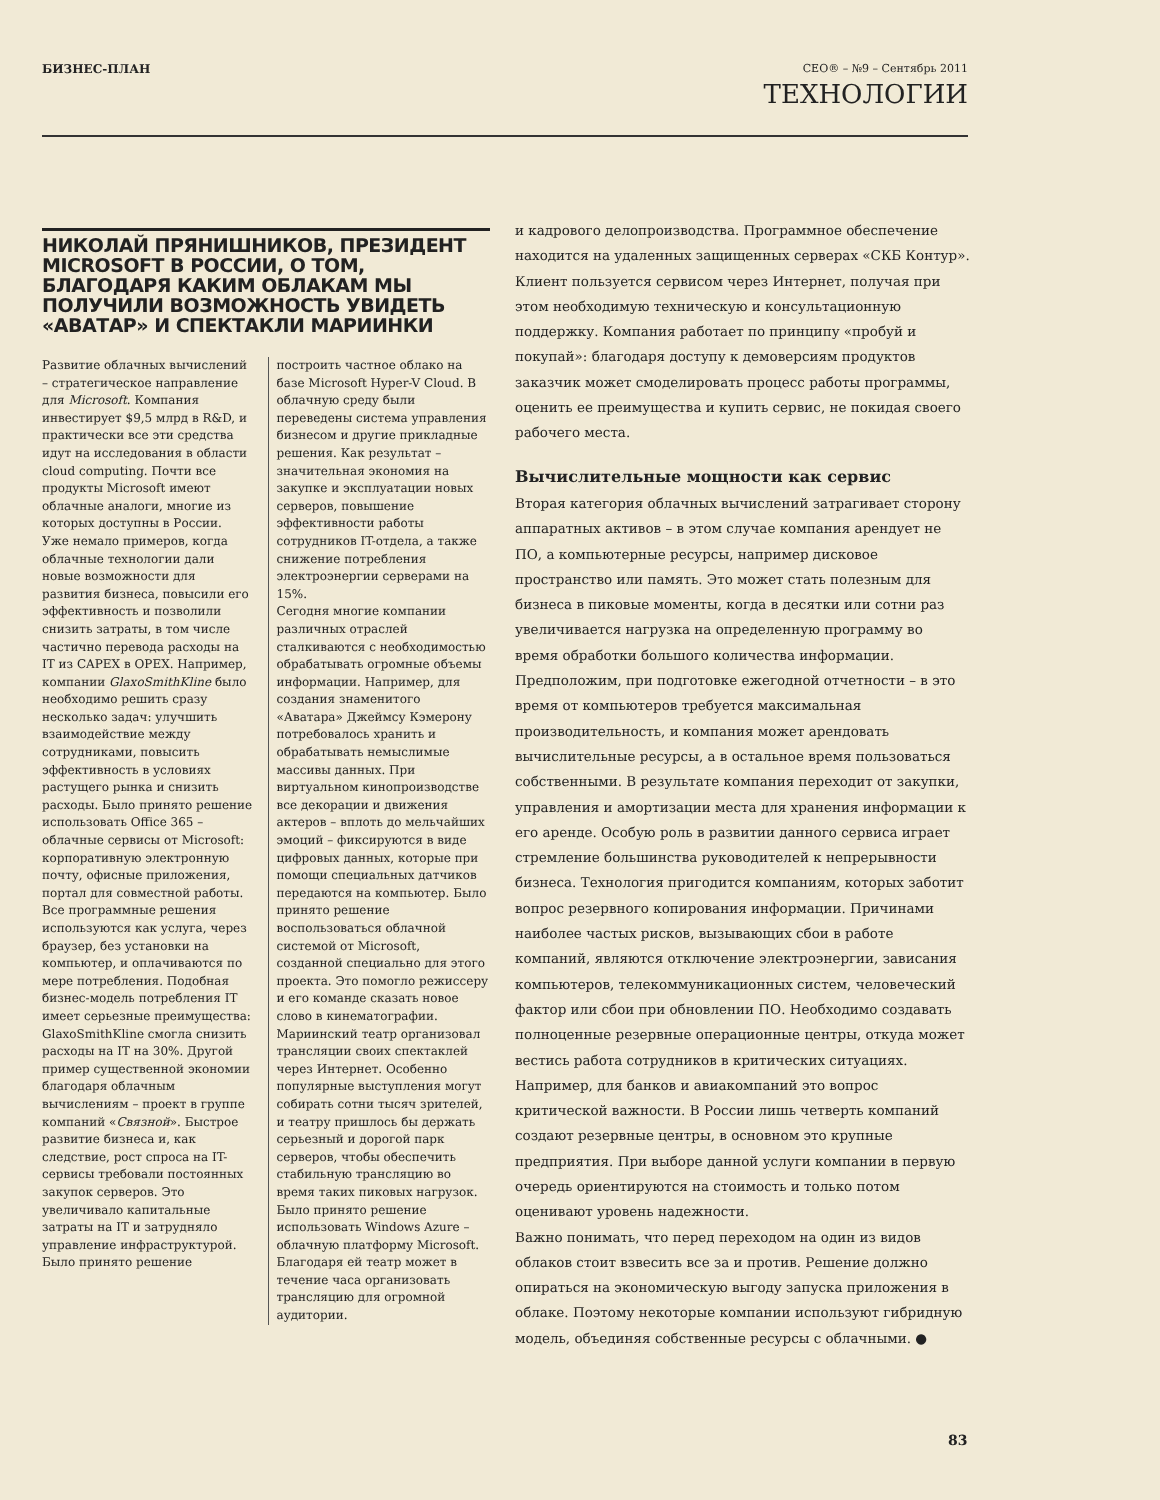БИЗНЕС-ПЛАН CEO® – №9 – Сентябрь 2011
ТЕХНОЛОГИИ
НИКОЛАЙ ПРЯНИШНИКОВ, ПРЕЗИДЕНТ MICROSOFT В РОССИИ, О ТОМ, БЛАГОДАРЯ КАКИМ ОБЛАКАМ МЫ ПОЛУЧИЛИ ВОЗМОЖНОСТЬ УВИДЕТЬ «АВАТАР» И СПЕКТАКЛИ МАРИИНКИ
Развитие облачных вычислений – стратегическое направление для Microsoft. Компания инвестирует $9,5 млрд в R&D, и практически все эти средства идут на исследования в области cloud computing. Почти все продукты Microsoft имеют облачные аналоги, многие из которых доступны в России.
Уже немало примеров, когда облачные технологии дали новые возможности для развития бизнеса, повысили его эффективность и позволили снизить затраты, в том числе частично перевода расходы на IT из CAPEX в OPEX. Например, компании GlaxoSmithKline было необходимо решить сразу несколько задач: улучшить взаимодействие между сотрудниками, повысить эффективность в условиях растущего рынка и снизить расходы. Было принято решение использовать Office 365 – облачные сервисы от Microsoft: корпоративную электронную почту, офисные приложения, портал для совместной работы. Все программные решения используются как услуга, через браузер, без установки на компьютер, и оплачиваются по мере потребления. Подобная бизнес-модель потребления IT имеет серьезные преимущества: GlaxoSmithKline смогла снизить расходы на IT на 30%. Другой пример существенной экономии благодаря облачным вычислениям – проект в группе компаний «Связной». Быстрое развитие бизнеса и, как следствие, рост спроса на IT-сервисы требовали постоянных закупок серверов. Это увеличивало капитальные затраты на IT и затрудняло управление инфраструктурой. Было принято решение
построить частное облако на базе Microsoft Hyper-V Cloud. В облачную среду были переведены система управления бизнесом и другие прикладные решения. Как результат – значительная экономия на закупке и эксплуатации новых серверов, повышение эффективности работы сотрудников IT-отдела, а также снижение потребления электроэнергии серверами на 15%.
Сегодня многие компании различных отраслей сталкиваются с необходимостью обрабатывать огромные объемы информации. Например, для создания знаменитого «Аватара» Джеймсу Кэмерону потребовалось хранить и обрабатывать немыслимые массивы данных. При виртуальном кинопроизводстве все декорации и движения актеров – вплоть до мельчайших эмоций – фиксируются в виде цифровых данных, которые при помощи специальных датчиков передаются на компьютер. Было принято решение воспользоваться облачной системой от Microsoft, созданной специально для этого проекта. Это помогло режиссеру и его команде сказать новое слово в кинематографии.
Мариинский театр организовал трансляции своих спектаклей через Интернет. Особенно популярные выступления могут собирать сотни тысяч зрителей, и театру пришлось бы держать серьезный и дорогой парк серверов, чтобы обеспечить стабильную трансляцию во время таких пиковых нагрузок. Было принято решение использовать Windows Azure – облачную платформу Microsoft. Благодаря ей театр может в течение часа организовать трансляцию для огромной аудитории.
и кадрового делопроизводства. Программное обеспечение находится на удаленных защищенных серверах «СКБ Контур». Клиент пользуется сервисом через Интернет, получая при этом необходимую техническую и консультационную поддержку. Компания работает по принципу «пробуй и покупай»: благодаря доступу к демоверсиям продуктов заказчик может смоделировать процесс работы программы, оценить ее преимущества и купить сервис, не покидая своего рабочего места.
Вычислительные мощности как сервис
Вторая категория облачных вычислений затрагивает сторону аппаратных активов – в этом случае компания арендует не ПО, а компьютерные ресурсы, например дисковое пространство или память. Это может стать полезным для бизнеса в пиковые моменты, когда в десятки или сотни раз увеличивается нагрузка на определенную программу во время обработки большого количества информации. Предположим, при подготовке ежегодной отчетности – в это время от компьютеров требуется максимальная производительность, и компания может арендовать вычислительные ресурсы, а в остальное время пользоваться собственными. В результате компания переходит от закупки, управления и амортизации места для хранения информации к его аренде. Особую роль в развитии данного сервиса играет стремление большинства руководителей к непрерывности бизнеса. Технология пригодится компаниям, которых заботит вопрос резервного копирования информации. Причинами наиболее частых рисков, вызывающих сбои в работе компаний, являются отключение электроэнергии, зависания компьютеров, телекоммуникационных систем, человеческий фактор или сбои при обновлении ПО. Необходимо создавать полноценные резервные операционные центры, откуда может вестись работа сотрудников в критических ситуациях. Например, для банков и авиакомпаний это вопрос критической важности. В России лишь четверть компаний создают резервные центры, в основном это крупные предприятия. При выборе данной услуги компании в первую очередь ориентируются на стоимость и только потом оценивают уровень надежности.
Важно понимать, что перед переходом на один из видов облаков стоит взвесить все за и против. Решение должно опираться на экономическую выгоду запуска приложения в облаке. Поэтому некоторые компании используют гибридную модель, объединяя собственные ресурсы с облачными. ●
83